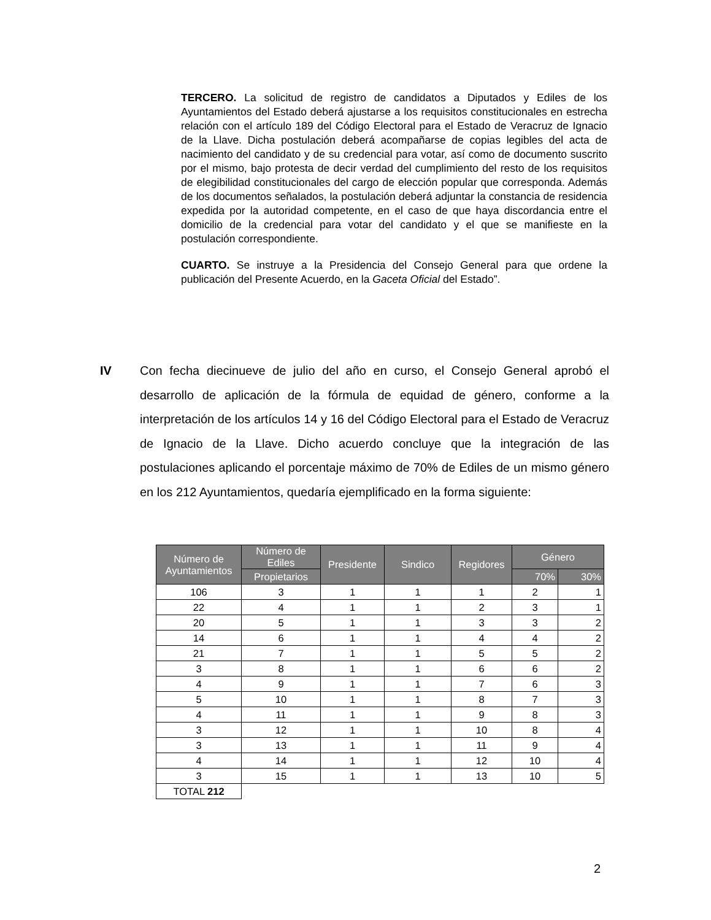TERCERO. La solicitud de registro de candidatos a Diputados y Ediles de los Ayuntamientos del Estado deberá ajustarse a los requisitos constitucionales en estrecha relación con el artículo 189 del Código Electoral para el Estado de Veracruz de Ignacio de la Llave. Dicha postulación deberá acompañarse de copias legibles del acta de nacimiento del candidato y de su credencial para votar, así como de documento suscrito por el mismo, bajo protesta de decir verdad del cumplimiento del resto de los requisitos de elegibilidad constitucionales del cargo de elección popular que corresponda. Además de los documentos señalados, la postulación deberá adjuntar la constancia de residencia expedida por la autoridad competente, en el caso de que haya discordancia entre el domicilio de la credencial para votar del candidato y el que se manifieste en la postulación correspondiente.
CUARTO. Se instruye a la Presidencia del Consejo General para que ordene la publicación del Presente Acuerdo, en la Gaceta Oficial del Estado”.
IV Con fecha diecinueve de julio del año en curso, el Consejo General aprobó el desarrollo de aplicación de la fórmula de equidad de género, conforme a la interpretación de los artículos 14 y 16 del Código Electoral para el Estado de Veracruz de Ignacio de la Llave. Dicho acuerdo concluye que la integración de las postulaciones aplicando el porcentaje máximo de 70% de Ediles de un mismo género en los 212 Ayuntamientos, quedaría ejemplificado en la forma siguiente:
| Número de Ayuntamientos | Número de Ediles | Presidente | Sindico | Regidores | Género | |
| --- | --- | --- | --- | --- | --- | --- |
| | Propietarios | | | | 70% | 30% |
| 106 | 3 | 1 | 1 | 1 | 2 | 1 |
| 22 | 4 | 1 | 1 | 2 | 3 | 1 |
| 20 | 5 | 1 | 1 | 3 | 3 | 2 |
| 14 | 6 | 1 | 1 | 4 | 4 | 2 |
| 21 | 7 | 1 | 1 | 5 | 5 | 2 |
| 3 | 8 | 1 | 1 | 6 | 6 | 2 |
| 4 | 9 | 1 | 1 | 7 | 6 | 3 |
| 5 | 10 | 1 | 1 | 8 | 7 | 3 |
| 4 | 11 | 1 | 1 | 9 | 8 | 3 |
| 3 | 12 | 1 | 1 | 10 | 8 | 4 |
| 3 | 13 | 1 | 1 | 11 | 9 | 4 |
| 4 | 14 | 1 | 1 | 12 | 10 | 4 |
| 3 | 15 | 1 | 1 | 13 | 10 | 5 |
| TOTAL 212 | | | | | | |
2